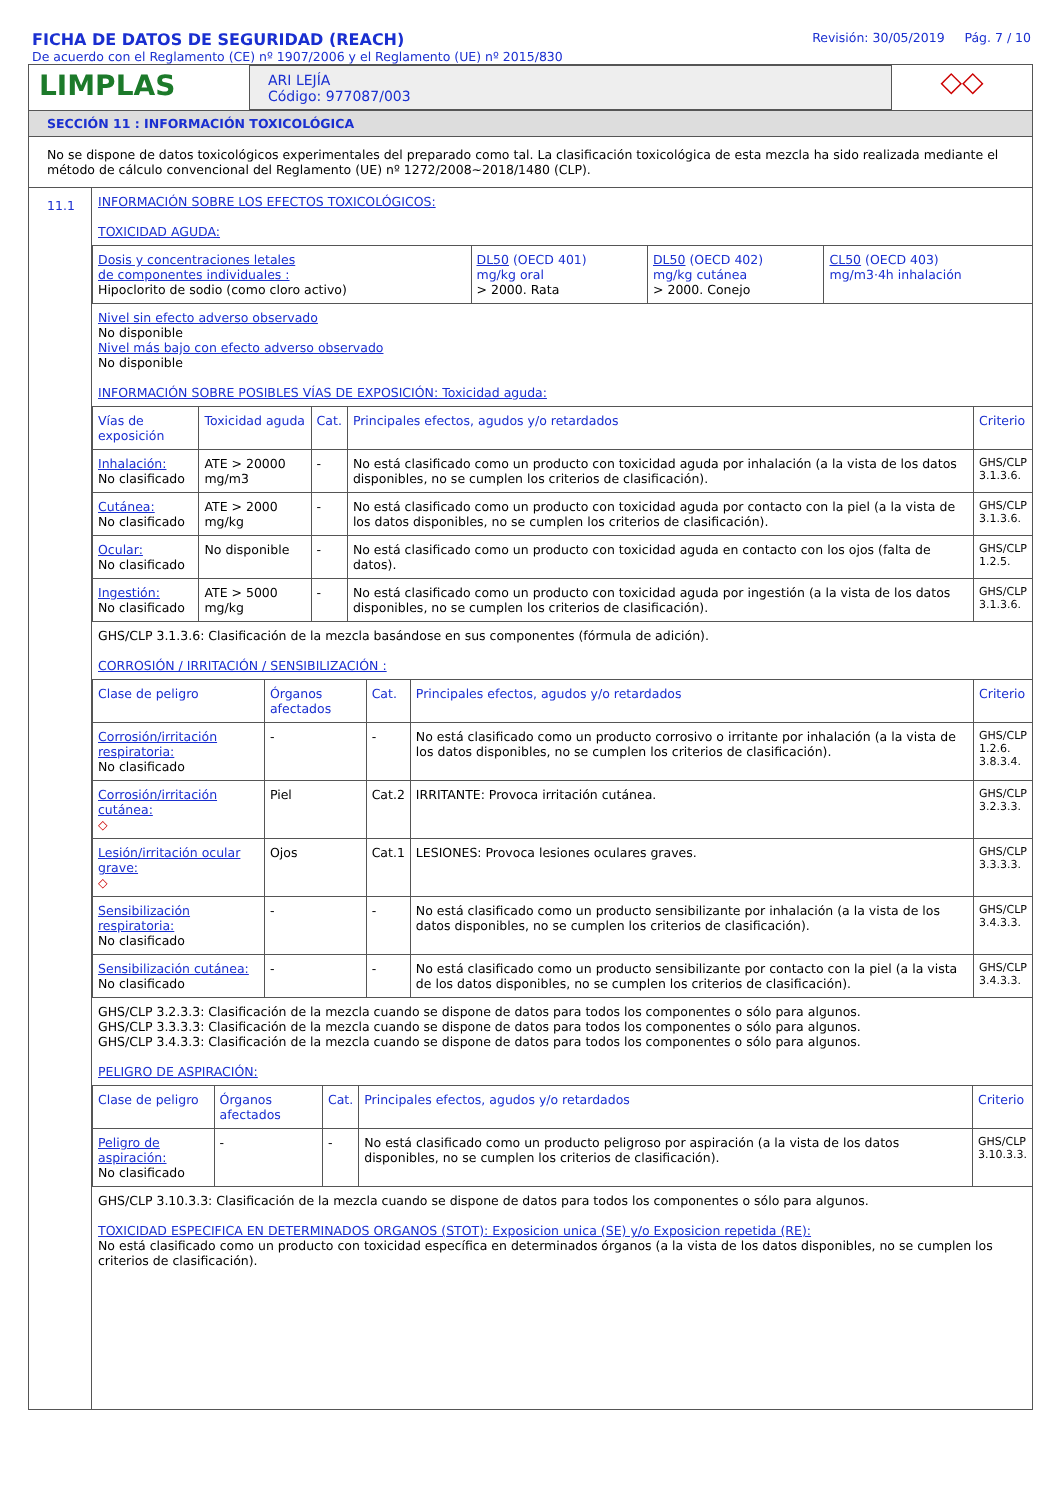FICHA DE DATOS DE SEGURIDAD (REACH)
De acuerdo con el Reglamento (CE) nº 1907/2006 y el Reglamento (UE) nº 2015/830
Revisión: 30/05/2019 Pág. 7 / 10
LIMPLAS
ARI LEJÍA
Código: 977087/003
◇◇
SECCIÓN 11 : INFORMACIÓN TOXICOLÓGICA
No se dispone de datos toxicológicos experimentales del preparado como tal. La clasificación toxicológica de esta mezcla ha sido realizada mediante el método de cálculo convencional del Reglamento (UE) nº 1272/2008~2018/1480 (CLP).
11.1
INFORMACIÓN SOBRE LOS EFECTOS TOXICOLÓGICOS:
TOXICIDAD AGUDA:
| Dosis y concentraciones letales de componentes individuales : Hipoclorito de sodio (como cloro activo) | DL50 (OECD 401) mg/kg oral > 2000. Rata | DL50 (OECD 402) mg/kg cutánea > 2000. Conejo | CL50 (OECD 403) mg/m3·4h inhalación |
Nivel sin efecto adverso observado
No disponible
Nivel más bajo con efecto adverso observado
No disponible
INFORMACIÓN SOBRE POSIBLES VÍAS DE EXPOSICIÓN: Toxicidad aguda:
| Vías de exposición | Toxicidad aguda | Cat. | Principales efectos, agudos y/o retardados | Criterio |
| --- | --- | --- | --- | --- |
| Inhalación: No clasificado | ATE > 20000 mg/m3 | - | No está clasificado como un producto con toxicidad aguda por inhalación (a la vista de los datos disponibles, no se cumplen los criterios de clasificación). | GHS/CLP 3.1.3.6. |
| Cutánea: No clasificado | ATE > 2000 mg/kg | - | No está clasificado como un producto con toxicidad aguda por contacto con la piel (a la vista de los datos disponibles, no se cumplen los criterios de clasificación). | GHS/CLP 3.1.3.6. |
| Ocular: No clasificado | No disponible | - | No está clasificado como un producto con toxicidad aguda en contacto con los ojos (falta de datos). | GHS/CLP 1.2.5. |
| Ingestión: No clasificado | ATE > 5000 mg/kg | - | No está clasificado como un producto con toxicidad aguda por ingestión (a la vista de los datos disponibles, no se cumplen los criterios de clasificación). | GHS/CLP 3.1.3.6. |
GHS/CLP 3.1.3.6: Clasificación de la mezcla basándose en sus componentes (fórmula de adición).
CORROSIÓN / IRRITACIÓN / SENSIBILIZACIÓN :
| Clase de peligro | Órganos afectados | Cat. | Principales efectos, agudos y/o retardados | Criterio |
| --- | --- | --- | --- | --- |
| Corrosión/irritación respiratoria: No clasificado | - | - | No está clasificado como un producto corrosivo o irritante por inhalación (a la vista de los datos disponibles, no se cumplen los criterios de clasificación). | GHS/CLP 1.2.6. 3.8.3.4. |
| Corrosión/irritación cutánea: ◇ | Piel | Cat.2 | IRRITANTE: Provoca irritación cutánea. | GHS/CLP 3.2.3.3. |
| Lesión/irritación ocular grave: ◇ | Ojos | Cat.1 | LESIONES: Provoca lesiones oculares graves. | GHS/CLP 3.3.3.3. |
| Sensibilización respiratoria: No clasificado | - | - | No está clasificado como un producto sensibilizante por inhalación (a la vista de los datos disponibles, no se cumplen los criterios de clasificación). | GHS/CLP 3.4.3.3. |
| Sensibilización cutánea: No clasificado | - | - | No está clasificado como un producto sensibilizante por contacto con la piel (a la vista de los datos disponibles, no se cumplen los criterios de clasificación). | GHS/CLP 3.4.3.3. |
GHS/CLP 3.2.3.3: Clasificación de la mezcla cuando se dispone de datos para todos los componentes o sólo para algunos.
GHS/CLP 3.3.3.3: Clasificación de la mezcla cuando se dispone de datos para todos los componentes o sólo para algunos.
GHS/CLP 3.4.3.3: Clasificación de la mezcla cuando se dispone de datos para todos los componentes o sólo para algunos.
PELIGRO DE ASPIRACIÓN:
| Clase de peligro | Órganos afectados | Cat. | Principales efectos, agudos y/o retardados | Criterio |
| --- | --- | --- | --- | --- |
| Peligro de aspiración: No clasificado | - | - | No está clasificado como un producto peligroso por aspiración (a la vista de los datos disponibles, no se cumplen los criterios de clasificación). | GHS/CLP 3.10.3.3. |
GHS/CLP 3.10.3.3: Clasificación de la mezcla cuando se dispone de datos para todos los componentes o sólo para algunos.
TOXICIDAD ESPECIFICA EN DETERMINADOS ORGANOS (STOT): Exposicion unica (SE) y/o Exposicion repetida (RE):
No está clasificado como un producto con toxicidad específica en determinados órganos (a la vista de los datos disponibles, no se cumplen los criterios de clasificación).